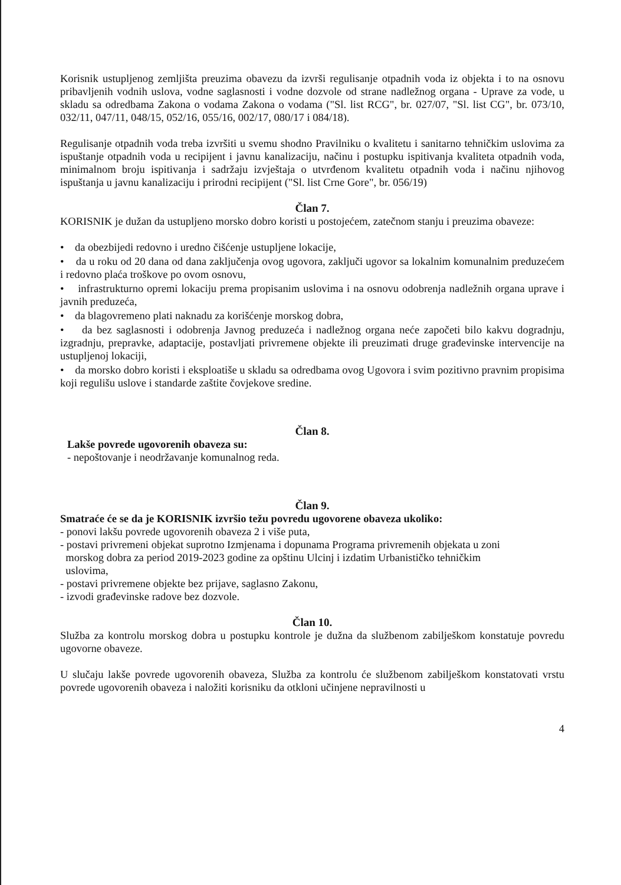Korisnik ustupljenog zemljišta preuzima obavezu da izvrši regulisanje otpadnih voda iz objekta i to na osnovu pribavljenih vodnih uslova, vodne saglasnosti i vodne dozvole od strane nadležnog organa - Uprave za vode, u skladu sa odredbama Zakona o vodama Zakona o vodama ("Sl. list RCG", br. 027/07, "Sl. list CG", br. 073/10, 032/11, 047/11, 048/15, 052/16, 055/16, 002/17, 080/17 i 084/18).
Regulisanje otpadnih voda treba izvršiti u svemu shodno Pravilniku o kvalitetu i sanitarno tehničkim uslovima za ispuštanje otpadnih voda u recipijent i javnu kanalizaciju, načinu i postupku ispitivanja kvaliteta otpadnih voda, minimalnom broju ispitivanja i sadržaju izvještaja o utvrđenom kvalitetu otpadnih voda i načinu njihovog ispuštanja u javnu kanalizaciju i prirodni recipijent ("Sl. list Crne Gore", br. 056/19)
Član 7.
KORISNIK je dužan da ustupljeno morsko dobro koristi u postojećem, zatečnom stanju i preuzima obaveze:
• da obezbijedi redovno i uredno čišćenje ustupljene lokacije,
• da u roku od 20 dana od dana zaključenja ovog ugovora, zaključi ugovor sa lokalnim komunalnim preduzećem i redovno plaća troškove po ovom osnovu,
• infrastrukturno opremi lokaciju prema propisanim uslovima i na osnovu odobrenja nadležnih organa uprave i javnih preduzeća,
• da blagovremeno plati naknadu za korišćenje morskog dobra,
• da bez saglasnosti i odobrenja Javnog preduzeća i nadležnog organa neće započeti bilo kakvu dogradnju, izgradnju, prepravke, adaptacije, postavljati privremene objekte ili preuzimati druge građevinske intervencije na ustupljenoj lokaciji,
• da morsko dobro koristi i eksploatiše u skladu sa odredbama ovog Ugovora i svim pozitivno pravnim propisima koji regulišu uslove i standarde zaštite čovjekove sredine.
Član 8.
Lakše povrede ugovorenih obaveza su:
- nepoštovanje i neodržavanje komunalnog reda.
Član 9.
Smatraće će se da je KORISNIK izvršio težu povredu ugovorene obaveza ukoliko:
- ponovi lakšu povrede ugovorenih obaveza 2 i više puta,
- postavi privremeni objekat suprotno Izmjenama i dopunama Programa privremenih objekata u zoni
morskog dobra za period 2019-2023 godine za opštinu Ulcinj i izdatim Urbanističko tehničkim
uslovima,
- postavi privremene objekte bez prijave, saglasno Zakonu,
- izvodi građevinske radove bez dozvole.
Član 10.
Služba za kontrolu morskog dobra u postupku kontrole je dužna da službenom zabilješkom konstatuje povredu ugovorne obaveze.
U slučaju lakše povrede ugovorenih obaveza, Služba za kontrolu će službenom zabilješkom konstatovati vrstu povrede ugovorenih obaveza i naložiti korisniku da otkloni učinjene nepravilnosti u
4